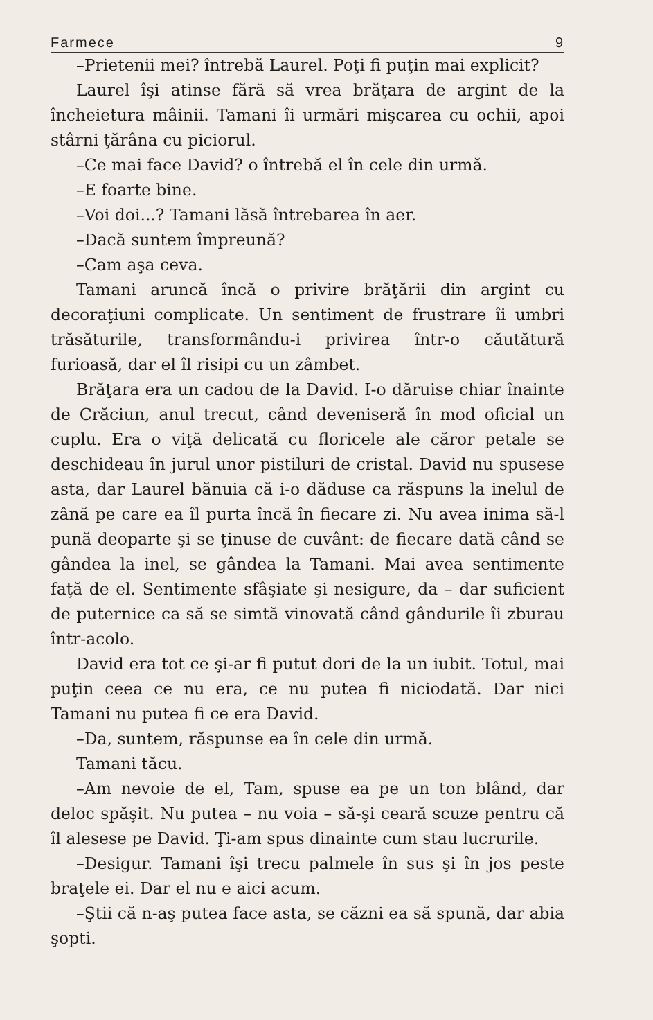Farmece 9
–Prietenii mei? întrebă Laurel. Poţi fi puţin mai explicit?
Laurel îşi atinse fără să vrea brăţara de argint de la încheietura mâinii. Tamani îi urmări mişcarea cu ochii, apoi stârni ţărâna cu piciorul.
–Ce mai face David? o întrebă el în cele din urmă.
–E foarte bine.
–Voi doi...? Tamani lăsă întrebarea în aer.
–Dacă suntem împreună?
–Cam aşa ceva.
Tamani aruncă încă o privire brăţării din argint cu decoraţiuni complicate. Un sentiment de frustrare îi umbri trăsăturile, transformându-i privirea într-o căutătură furioasă, dar el îl risipi cu un zâmbet.
Brăţara era un cadou de la David. I-o dăruise chiar înainte de Crăciun, anul trecut, când deveniseră în mod oficial un cuplu. Era o viţă delicată cu floricele ale căror petale se deschideau în jurul unor pistiluri de cristal. David nu spusese asta, dar Laurel bănuia că i-o dăduse ca răspuns la inelul de zână pe care ea îl purta încă în fiecare zi. Nu avea inima să-l pună deoparte şi se ţinuse de cuvânt: de fiecare dată când se gândea la inel, se gândea la Tamani. Mai avea sentimente faţă de el. Sentimente sfâşiate şi nesigure, da – dar suficient de puternice ca să se simtă vinovată când gândurile îi zburau într-acolo.
David era tot ce şi-ar fi putut dori de la un iubit. Totul, mai puţin ceea ce nu era, ce nu putea fi niciodată. Dar nici Tamani nu putea fi ce era David.
–Da, suntem, răspunse ea în cele din urmă.
Tamani tăcu.
–Am nevoie de el, Tam, spuse ea pe un ton blând, dar deloc spăşit. Nu putea – nu voia – să-şi ceară scuze pentru că îl alesese pe David. Ţi-am spus dinainte cum stau lucrurile.
–Desigur. Tamani îşi trecu palmele în sus şi în jos peste braţele ei. Dar el nu e aici acum.
–Ştii că n-aş putea face asta, se căzni ea să spună, dar abia şopti.